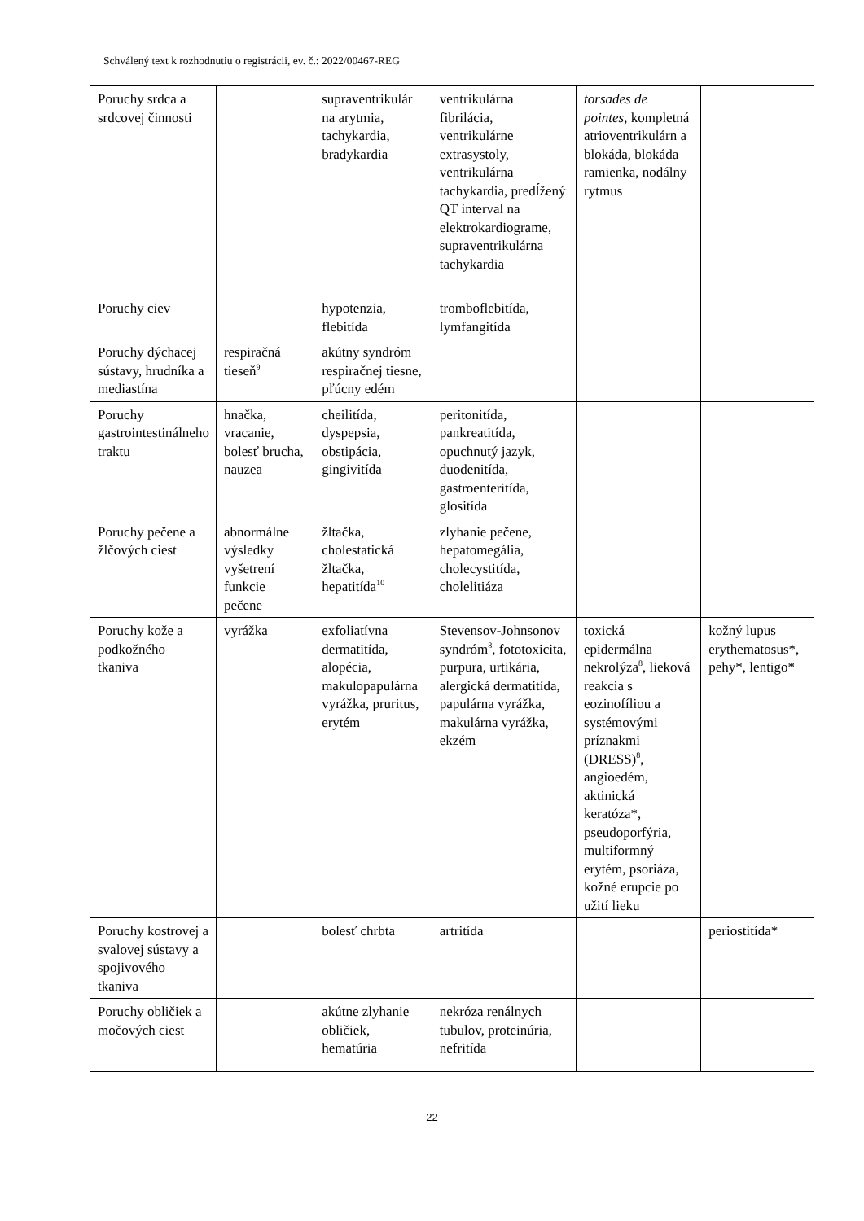Schválený text k rozhodnutiu o registrácii, ev. č.: 2022/00467-REG
| Poruchy srdca a srdcovej činnosti | | supraventrikulár na arytmia, tachykardia, bradykardia | ventrikulárna fibrilácia, ventrikulárne extrasystoly, ventrikulárna tachykardia, predĺžený QT interval na elektrokardiograme, supraventrikulárna tachykardia | torsades de pointes , kompletná atrioventrikulárn a blokáda, blokáda ramienka, nodálny rytmus | |
| Poruchy ciev | | hypotenzia, flebitída | tromboflebitída, lymfangitída | | |
| Poruchy dýchacej sústavy, hrudníka a mediastína | respiračná tieseň<sup>9</sup> | akútny syndróm respiračnej tiesne, pľúcny edém | | | |
| Poruchy gastrointestinálneho traktu | hnačka, vracanie, bolesť brucha, nauzea | cheilitída, dyspepsia, obstipácia, gingivitída | peritonitída, pankreatitída, opuchnutý jazyk, duodenitída, gastroenteritída, glositída | | |
| Poruchy pečene a žlčových ciest | abnormálne výsledky vyšetrení funkcie pečene | žltačka, cholestatická žltačka, hepatitída<sup>10</sup> | zlyhanie pečene, hepatomegália, cholecystitída, cholelitiáza | | |
| Poruchy kože a podkožného tkaniva | vyrážka | exfoliatívna dermatitída, alopécia, makulopapulárna vyrážka, pruritus, erytém | Stevensov-Johnsonov syndróm<sup>8</sup>, fototoxicita, purpura, urtikária, alergická dermatitída, papulárna vyrážka, makulárna vyrážka, ekzém | toxická epidermálna nekrolýza<sup>8</sup>, lieková reakcia s eozinofíliou a systémovými príznakmi (DRESS)<sup>8</sup>, angioedém, aktinická keratóza*, pseudoporfýria, multiformný erytém, psoriáza, kožné erupcie po užití lieku | kožný lupus erythematosus*, pehy*, lentigo* |
| Poruchy kostrovej a svalovej sústavy a spojivového tkaniva | | bolesť chrbta | artritída | | periostitída* |
| Poruchy obličiek a močových ciest | | akútne zlyhanie obličiek, hematúria | nekróza renálnych tubulov, proteinúria, nefritída | | |
22